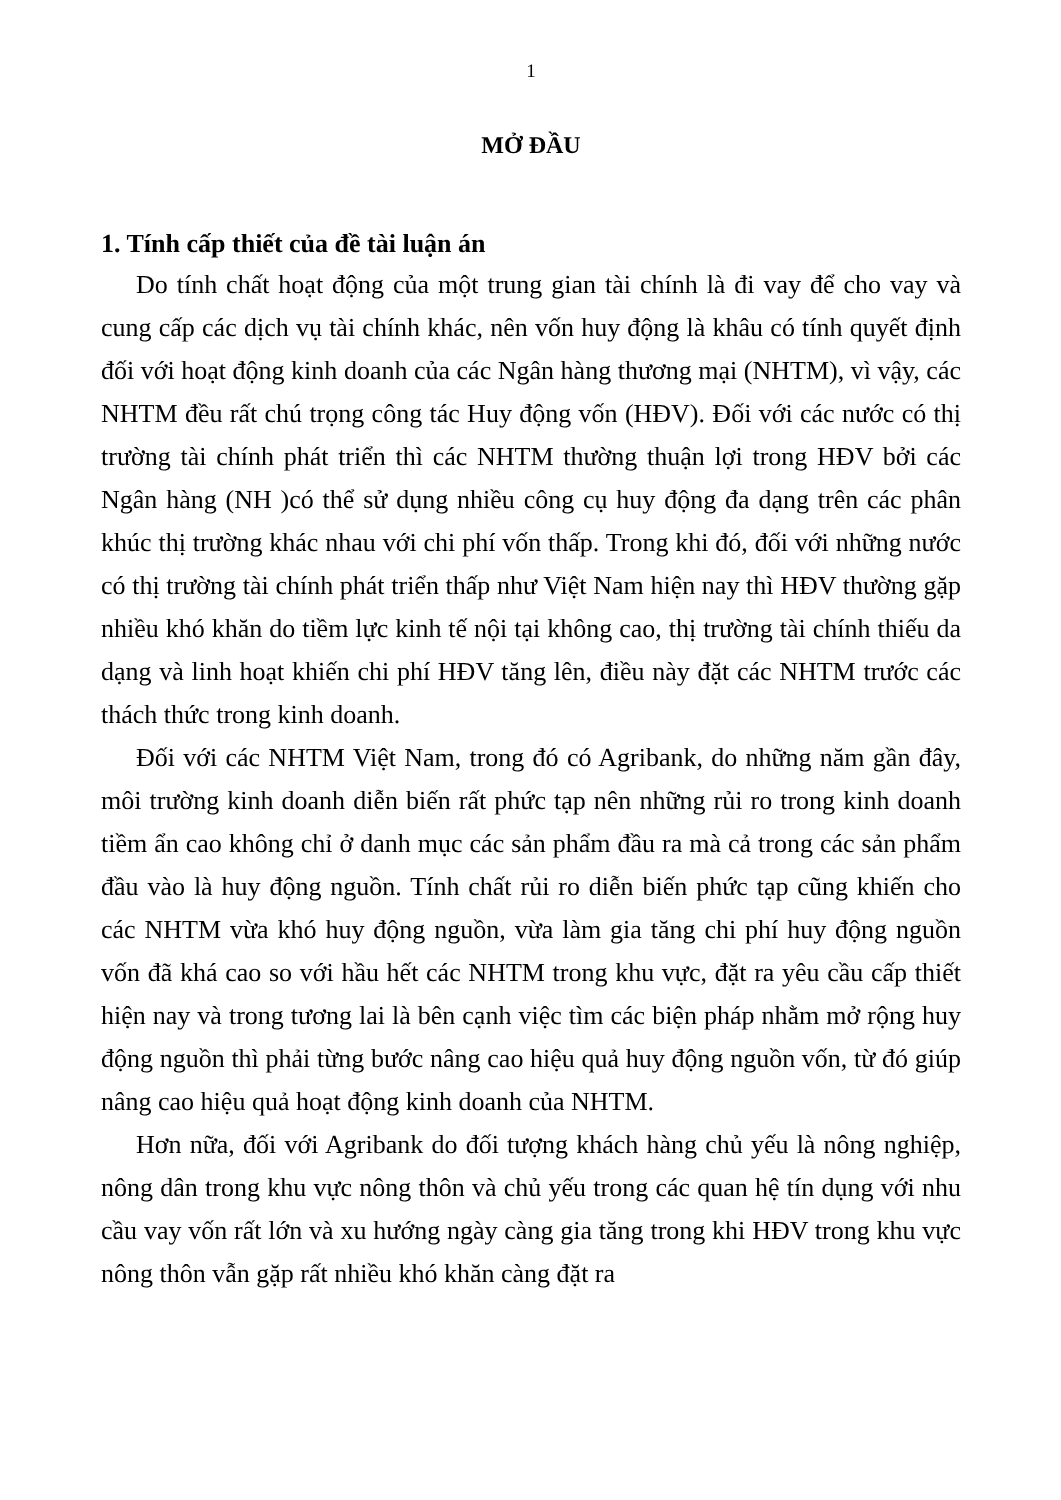1
MỞ ĐẦU
1. Tính cấp thiết của đề tài luận án
Do tính chất hoạt động của một trung gian tài chính là đi vay để cho vay và cung cấp các dịch vụ tài chính khác, nên vốn huy động là khâu có tính quyết định đối với hoạt động kinh doanh của các Ngân hàng thương mại (NHTM), vì vậy, các NHTM đều rất chú trọng công tác Huy động vốn (HĐV). Đối với các nước có thị trường tài chính phát triển thì các NHTM thường thuận lợi trong HĐV bởi các Ngân hàng (NH )có thể sử dụng nhiều công cụ huy động đa dạng trên các phân khúc thị trường khác nhau với chi phí vốn thấp. Trong khi đó, đối với những nước có thị trường tài chính phát triển thấp như Việt Nam hiện nay thì HĐV thường gặp nhiều khó khăn do tiềm lực kinh tế nội tại không cao, thị trường tài chính thiếu da dạng và linh hoạt khiến chi phí HĐV tăng lên, điều này đặt các NHTM trước các thách thức trong kinh doanh.
Đối với các NHTM Việt Nam, trong đó có Agribank, do những năm gần đây, môi trường kinh doanh diễn biến rất phức tạp nên những rủi ro trong kinh doanh tiềm ẩn cao không chỉ ở danh mục các sản phẩm đầu ra mà cả trong các sản phẩm đầu vào là huy động nguồn. Tính chất rủi ro diễn biến phức tạp cũng khiến cho các NHTM vừa khó huy động nguồn, vừa làm gia tăng chi phí huy động nguồn vốn đã khá cao so với hầu hết các NHTM trong khu vực, đặt ra yêu cầu cấp thiết hiện nay và trong tương lai là bên cạnh việc tìm các biện pháp nhằm mở rộng huy động nguồn thì phải từng bước nâng cao hiệu quả huy động nguồn vốn, từ đó giúp nâng cao hiệu quả hoạt động kinh doanh của NHTM.
Hơn nữa, đối với Agribank do đối tượng khách hàng chủ yếu là nông nghiệp, nông dân trong khu vực nông thôn và chủ yếu trong các quan hệ tín dụng với nhu cầu vay vốn rất lớn và xu hướng ngày càng gia tăng trong khi HĐV trong khu vực nông thôn vẫn gặp rất nhiều khó khăn càng đặt ra